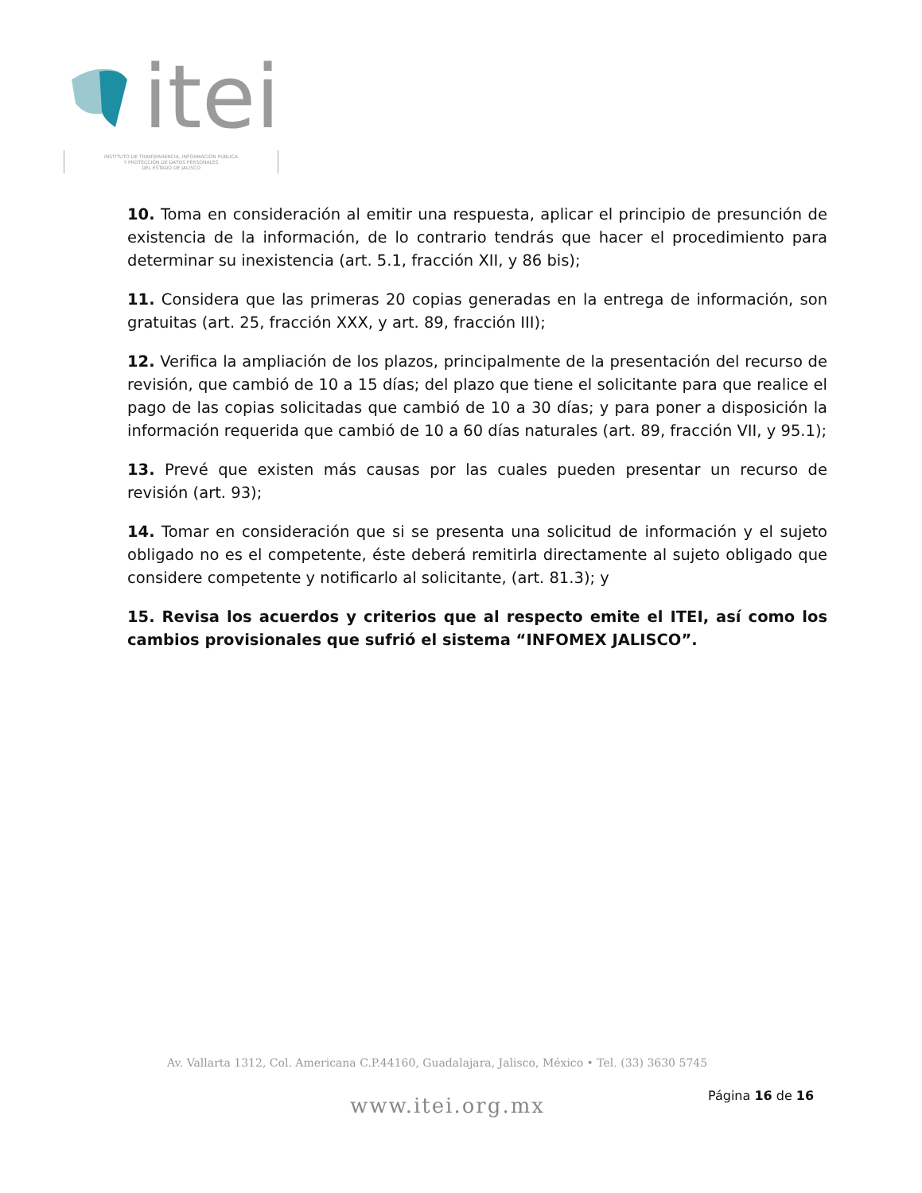itei
INSTITUTO DE TRANSPARENCIA, INFORMACIÓN PÚBLICA
Y PROTECCIÓN DE DATOS PERSONALES
DEL ESTADO DE JALISCO
10. Toma en consideración al emitir una respuesta, aplicar el principio de presunción de existencia de la información, de lo contrario tendrás que hacer el procedimiento para determinar su inexistencia (art. 5.1, fracción XII, y 86 bis);
11. Considera que las primeras 20 copias generadas en la entrega de información, son gratuitas (art. 25, fracción XXX, y art. 89, fracción III);
12. Verifica la ampliación de los plazos, principalmente de la presentación del recurso de revisión, que cambió de 10 a 15 días; del plazo que tiene el solicitante para que realice el pago de las copias solicitadas que cambió de 10 a 30 días; y para poner a disposición la información requerida que cambió de 10 a 60 días naturales (art. 89, fracción VII, y 95.1);
13. Prevé que existen más causas por las cuales pueden presentar un recurso de revisión (art. 93);
14. Tomar en consideración que si se presenta una solicitud de información y el sujeto obligado no es el competente, éste deberá remitirla directamente al sujeto obligado que considere competente y notificarlo al solicitante, (art. 81.3); y
15. Revisa los acuerdos y criterios que al respecto emite el ITEI, así como los cambios provisionales que sufrió el sistema “INFOMEX JALISCO”.
Av. Vallarta 1312, Col. Americana C.P.44160, Guadalajara, Jalisco, México • Tel. (33) 3630 5745
www.itei.org.mx Página 16 de 16